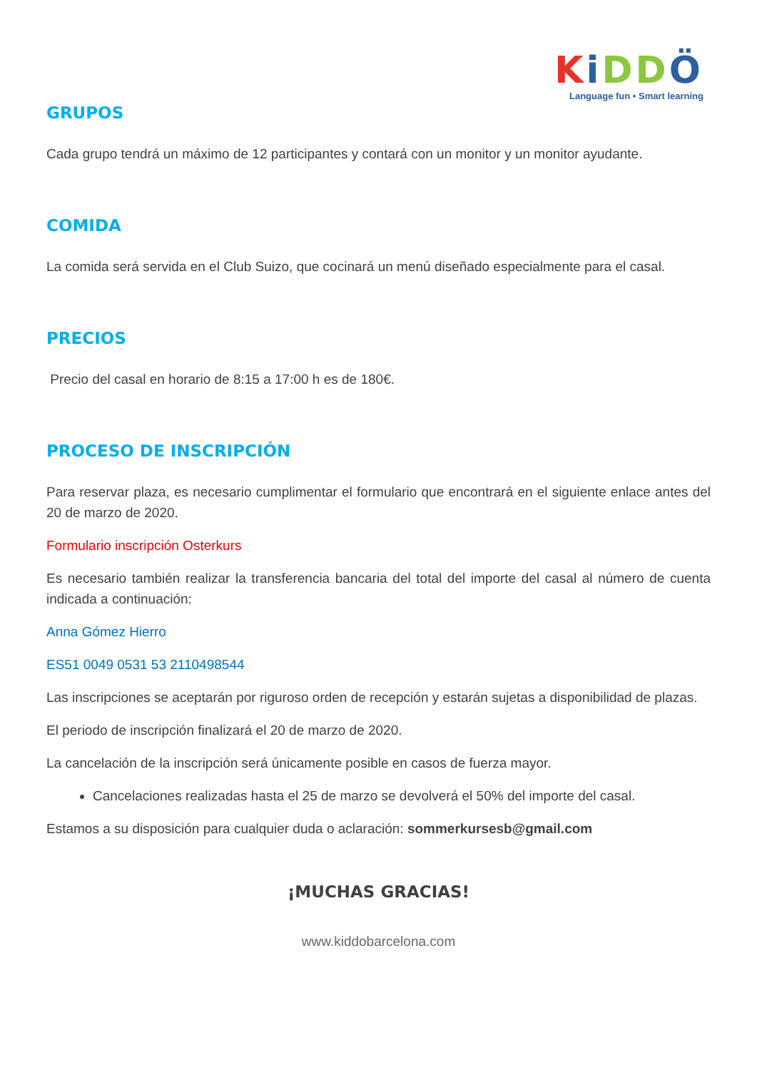KiDDÖ
Language fun • Smart learning
GRUPOS
Cada grupo tendrá un máximo de 12 participantes y contará con un monitor y un monitor ayudante.
COMIDA
La comida será servida en el Club Suizo, que cocinará un menú diseñado especialmente para el casal.
PRECIOS
Precio del casal en horario de 8:15 a 17:00 h es de 180€.
PROCESO DE INSCRIPCIÓN
Para reservar plaza, es necesario cumplimentar el formulario que encontrará en el siguiente enlace antes del 20 de marzo de 2020.
Formulario inscripción Osterkurs
Es necesario también realizar la transferencia bancaria del total del importe del casal al número de cuenta indicada a continuación:
Anna Gómez Hierro
ES51 0049 0531 53 2110498544
Las inscripciones se aceptarán por riguroso orden de recepción y estarán sujetas a disponibilidad de plazas.
El periodo de inscripción finalizará el 20 de marzo de 2020.
La cancelación de la inscripción será únicamente posible en casos de fuerza mayor.
Cancelaciones realizadas hasta el 25 de marzo se devolverá el 50% del importe del casal.
Estamos a su disposición para cualquier duda o aclaración: sommerkursesb@gmail.com
¡MUCHAS GRACIAS!
www.kiddobarcelona.com